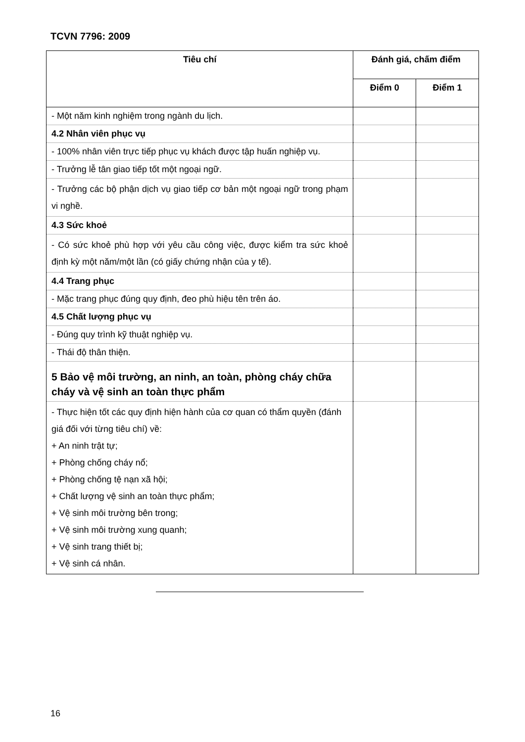TCVN 7796: 2009
| Tiêu chí | Đánh giá, chấm điểm | |
| --- | --- | --- |
| | Điểm 0 | Điểm 1 |
| - Một năm kinh nghiệm trong ngành du lịch. | | |
| 4.2 Nhân viên phục vụ | | |
| - 100% nhân viên trực tiếp phục vụ khách được tập huấn nghiệp vụ. | | |
| - Trưởng lễ tân giao tiếp tốt một ngoại ngữ. | | |
| - Trưởng các bộ phận dịch vụ giao tiếp cơ bản một ngoại ngữ trong phạm vi nghề. | | |
| 4.3 Sức khoẻ | | |
| - Có sức khoẻ phù hợp với yêu cầu công việc, được kiểm tra sức khoẻ định kỳ một năm/một lần (có giấy chứng nhận của y tế). | | |
| 4.4 Trang phục | | |
| - Mặc trang phục đúng quy định, đeo phù hiệu tên trên áo. | | |
| 4.5 Chất lượng phục vụ | | |
| - Đúng quy trình kỹ thuật nghiệp vụ. | | |
| - Thái độ thân thiện. | | |
| 5 Bảo vệ môi trường, an ninh, an toàn, phòng cháy chữa cháy và vệ sinh an toàn thực phẩm | | |
| - Thực hiện tốt các quy định hiện hành của cơ quan có thẩm quyền (đánh giá đối với từng tiêu chí) về: + An ninh trật tự; + Phòng chống cháy nổ; + Phòng chống tệ nạn xã hội; + Chất lượng vệ sinh an toàn thực phẩm; + Vệ sinh môi trường bên trong; + Vệ sinh môi trường xung quanh; + Vệ sinh trang thiết bị; + Vệ sinh cá nhân. | | |
16